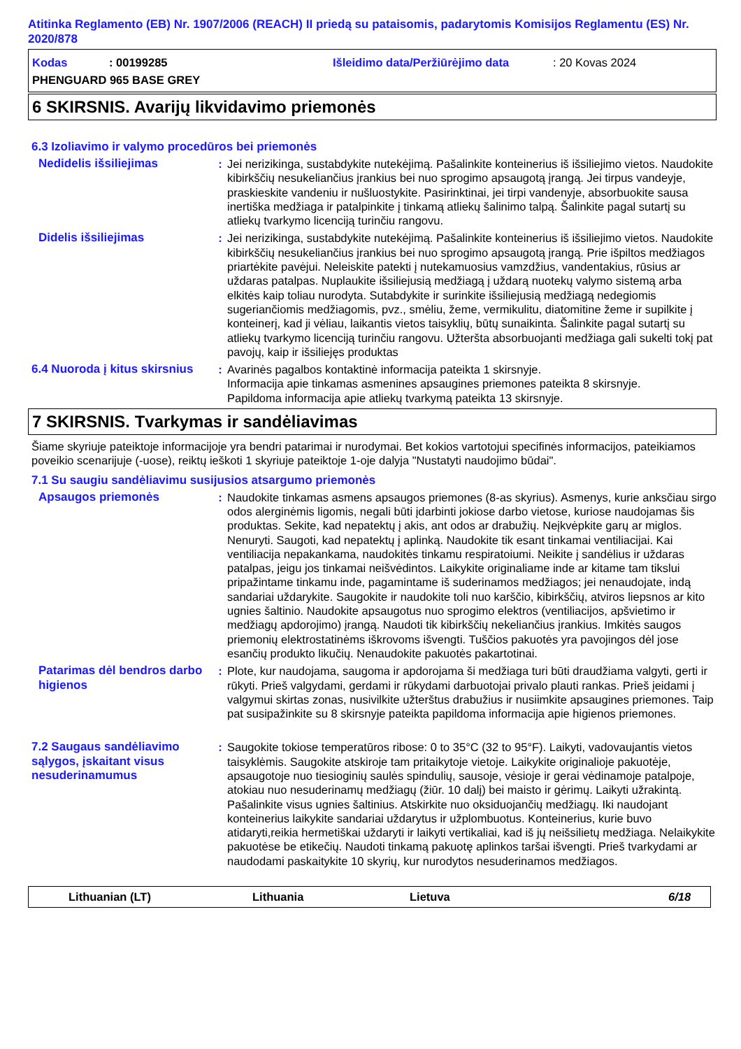Atitinka Reglamento (EB) Nr. 1907/2006 (REACH) II priedą su pataisomis, padarytomis Komisijos Reglamentu (ES) Nr. 2020/878
Kodas: 00199285 Išleidimo data/Peržiūrėjimo data: 20 Kovas 2024
PHENGUARD 965 BASE GREY
6 SKIRSNIS. Avarijų likvidavimo priemonės
6.3 Izoliavimo ir valymo procedūros bei priemonės
Nedidelis išsiliejimas : Jei nerizikinga, sustabdykite nutekėjimą. Pašalinkite konteinerius iš išsiliejimo vietos. Naudokite kibirkščių nesukeliančius įrankius bei nuo sprogimo apsaugotą įrangą. Jei tirpus vandeyje, praskieskite vandeniu ir nušluostykite. Pasirinktinai, jei tirpi vandenyje, absorbuokite sausa inertiška medžiaga ir patalpinkite į tinkamą atliekų šalinimo talpą. Šalinkite pagal sutartį su atliekų tvarkymo licenciją turinčiu rangovu.
Didelis išsiliejimas : Jei nerizikinga, sustabdykite nutekėjimą. Pašalinkite konteinerius iš išsiliejimo vietos. Naudokite kibirkščių nesukeliančius įrankius bei nuo sprogimo apsaugotą įrangą. Prie išpiltos medžiagos priartėkite pavėjui. Neleiskite patekti į nutekamuosius vamzdžius, vandentakius, rūsius ar uždaras patalpas. Nuplaukite išsiliejusią medžiagą į uždarą nuotekų valymo sistemą arba elkitės kaip toliau nurodyta. Sutabdykite ir surinkite išsiliejusią medžiagą nedegiomis sugeriančiomis medžiagomis, pvz., smėliu, žeme, vermikulitu, diatomitine žeme ir supilkite į konteinerį, kad ji vėliau, laikantis vietos taisyklių, būtų sunaikinta. Šalinkite pagal sutartį su atliekų tvarkymo licenciją turinčiu rangovu. Užteršta absorbuojanti medžiaga gali sukelti tokį pat pavojų, kaip ir išsiliejęs produktas
6.4 Nuoroda į kitus skirsnius
: Avarinės pagalbos kontaktinė informacija pateikta 1 skirsnyje.
Informacija apie tinkamas asmenines apsaugines priemones pateikta 8 skirsnyje.
Papildoma informacija apie atliekų tvarkymą pateikta 13 skirsnyje.
7 SKIRSNIS. Tvarkymas ir sandėliavimas
Šiame skyriuje pateiktoje informacijoje yra bendri patarimai ir nurodymai. Bet kokios vartotojui specifinės informacijos, pateikiamos poveikio scenarijuje (-uose), reiktų ieškoti 1 skyriuje pateiktoje 1-oje dalyja "Nustatyti naudojimo būdai".
7.1 Su saugiu sandėliavimu susijusios atsargumo priemonės
Apsaugos priemonės : Naudokite tinkamas asmens apsaugos priemones (8-as skyrius). Asmenys, kurie anksčiau sirgo odos alerginėmis ligomis, negali būti įdarbinti jokiose darbo vietose, kuriose naudojamas šis produktas. Sekite, kad nepatektų į akis, ant odos ar drabužių. Neįkvėpkite garų ar miglos. Nenuryti. Saugoti, kad nepatektų į aplinką. Naudokite tik esant tinkamai ventiliacijai. Kai ventiliacija nepakankama, naudokitės tinkamu respiratoiumi. Neikite į sandėlius ir uždaras patalpas, jeigu jos tinkamai neišvėdintos. Laikykite originaliame inde ar kitame tam tikslui pripažintame tinkamu inde, pagamintame iš suderinamos medžiagos; jei nenaudojate, indą sandariai uždarykite. Saugokite ir naudokite toli nuo karščio, kibirkščių, atviros liepsnos ar kito ugnies šaltinio. Naudokite apsaugotus nuo sprogimo elektros (ventiliacijos, apšvietimo ir medžiagų apdorojimo) įrangą. Naudoti tik kibirkščių nekeliančius įrankius. Imkitės saugos priemonių elektrostatinėms iškrovoms išvengti. Tuščios pakuotės yra pavojingos dėl jose esančių produkto likučių. Nenaudokite pakuotės pakartotinai.
Patarimas dėl bendros darbo higienos
: Plote, kur naudojama, saugoma ir apdorojama ši medžiaga turi būti draudžiama valgyti, gerti ir rūkyti. Prieš valgydami, gerdami ir rūkydami darbuotojai privalo plauti rankas. Prieš įeidami į valgymui skirtas zonas, nusivilkite užterštus drabužius ir nusiimkite apsaugines priemones. Taip pat susipažinkite su 8 skirsnyje pateikta papildoma informacija apie higienos priemones.
7.2 Saugaus sandėliavimo sąlygos, įskaitant visus nesuderinamumus
: Saugokite tokiose temperatūros ribose: 0 to 35°C (32 to 95°F). Laikyti, vadovaujantis vietos taisyklėmis. Saugokite atskiroje tam pritaikytoje vietoje. Laikykite originalioje pakuotėje, apsaugotoje nuo tiesioginių saulės spindulių, sausoje, vėsioje ir gerai vėdinamoje patalpoje, atokiau nuo nesuderinamų medžiagų (žiūr. 10 dalį) bei maisto ir gėrimų. Laikyti užrakintą. Pašalinkite visus ugnies šaltinius. Atskirkite nuo oksiduojančių medžiagų. Iki naudojant konteinerius laikykite sandariai uždarytus ir užplombuotus. Konteinerius, kurie buvo atidaryti,reikia hermetiškai uždaryti ir laikyti vertikaliai, kad iš jų neišsilietų medžiaga. Nelaikykite pakuotėse be etikečių. Naudoti tinkamą pakuotę aplinkos taršai išvengti. Prieš tvarkydami ar naudodami paskaitykite 10 skyrių, kur nurodytos nesuderinamos medžiagos.
Lithuanian (LT) Lithuania Lietuva 6/18